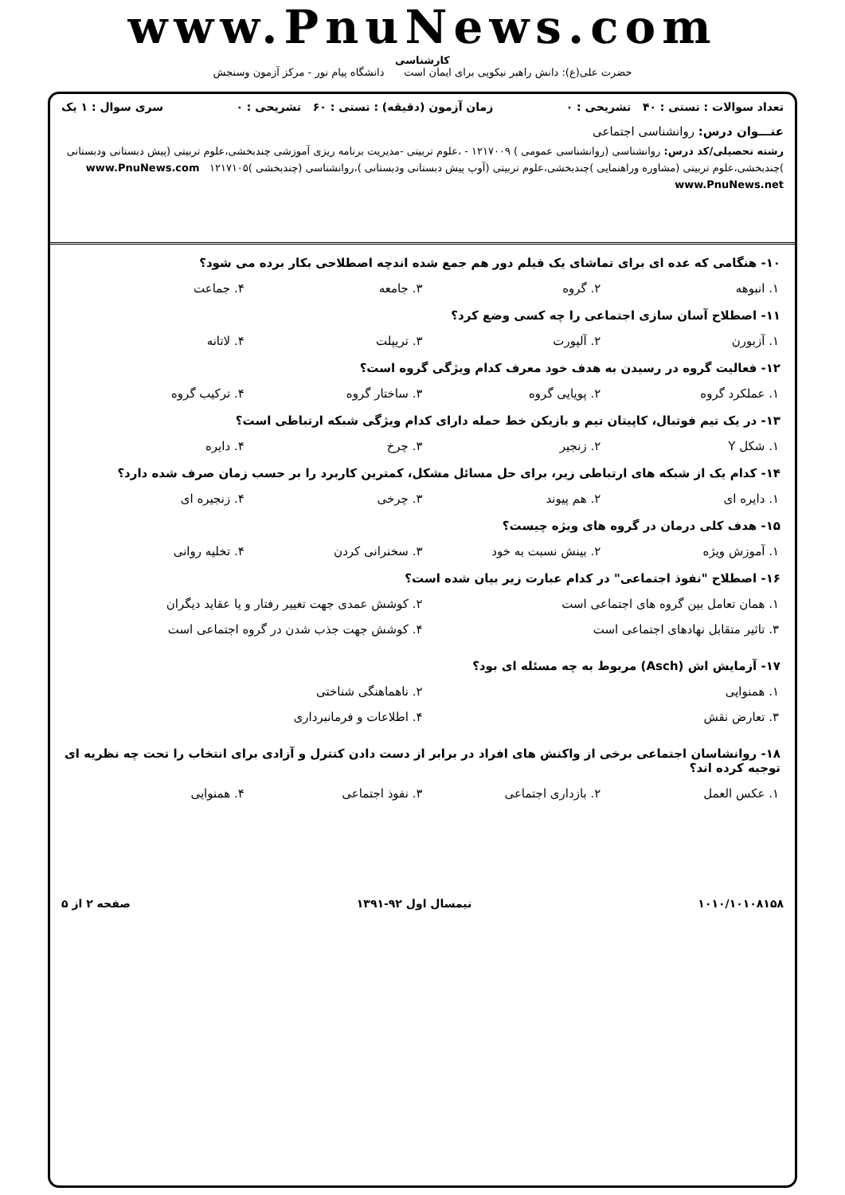www.PnuNews.com
کارشناسی
حضرت علی(ع): دانش راهبر نیکویی برای ایمان است دانشگاه پیام نور - مرکز آزمون وسنجش
تعداد سوالات : تستی : ۴۰ تشریحی : ۰ زمان آزمون (دقیقه) : تستی : ۶۰ تشریحی : ۰ سری سوال : ۱ یک
عنـــوان درس: روانشناسی اجتماعی
رشته تحصیلی/کد درس: روانشناسی (روانشناسی عمومی ) ۱۲۱۷۰۰۹ - ،علوم تربیتی -مدیریت برنامه ریزی آموزشی چندبخشی،علوم تربیتی (پیش دبستانی ودبستانی )چندبخشی،علوم تربیتی (مشاوره وراهنمایی )چندبخشی،علوم تربیتی (آوپ پیش دبستانی ودبستانی )،روانشناسی (چندبخشی )۱۲۱۷۱۰۵ www.PnuNews.com www.PnuNews.net
۱۰- هنگامی که عده ای برای تماشای یک فیلم دور هم جمع شده اندچه اصطلاحی بکار برده می شود؟
۱. انبوهه ۲. گروه ۳. جامعه ۴. جماعت
۱۱- اصطلاح آسان سازی اجتماعی را چه کسی وضع کرد؟
۱. آزبورن ۲. آلپورت ۳. تریپلت ۴. لاتانه
۱۲- فعالیت گروه در رسیدن به هدف خود معرف کدام ویژگی گروه است؟
۱. عملکرد گروه ۲. پویایی گروه ۳. ساختار گروه ۴. ترکیب گروه
۱۳- در یک تیم فوتبال، کاپیتان تیم و بازیکن خط حمله دارای کدام ویژگی شبکه ارتباطی است؟
۱. شکل Y ۲. زنجیر ۳. چرخ ۴. دایره
۱۴- کدام یک از شبکه های ارتباطی زیر، برای حل مسائل مشکل، کمترین کاربرد را بر حسب زمان صرف شده دارد؟
۱. دایره ای ۲. هم پیوند ۳. چرخی ۴. زنجیره ای
۱۵- هدف کلی درمان در گروه های ویژه چیست؟
۱. آموزش ویژه ۲. بینش نسبت به خود ۳. سخنرانی کردن ۴. تخلیه روانی
۱۶- اصطلاح "نفوذ اجتماعی" در کدام عبارت زیر بیان شده است؟
۱. همان تعامل بین گروه های اجتماعی است
۲. کوشش عمدی جهت تغییر رفتار و یا عقاید دیگران
۳. تاثیر متقابل نهادهای اجتماعی است
۴. کوشش جهت جذب شدن در گروه اجتماعی است
۱۷- آزمایش اش (Asch) مربوط به چه مسئله ای بود؟
۱. همنوایی
۲. ناهماهنگی شناختی
۳. تعارض نقش
۴. اطلاعات و فرمانبرداری
۱۸- روانشاسان اجتماعی برخی از واکنش های افراد در برابر از دست دادن کنترل و آزادی برای انتخاب را تحت چه نظریه ای توجیه کرده اند؟
۱. عکس العمل ۲. بازداری اجتماعی ۳. نفوذ اجتماعی ۴. همنوایی
۱۰۱۰/۱۰۱۰۸۱۵۸ نیمسال اول ۹۲-۱۳۹۱ صفحه ۲ از ۵